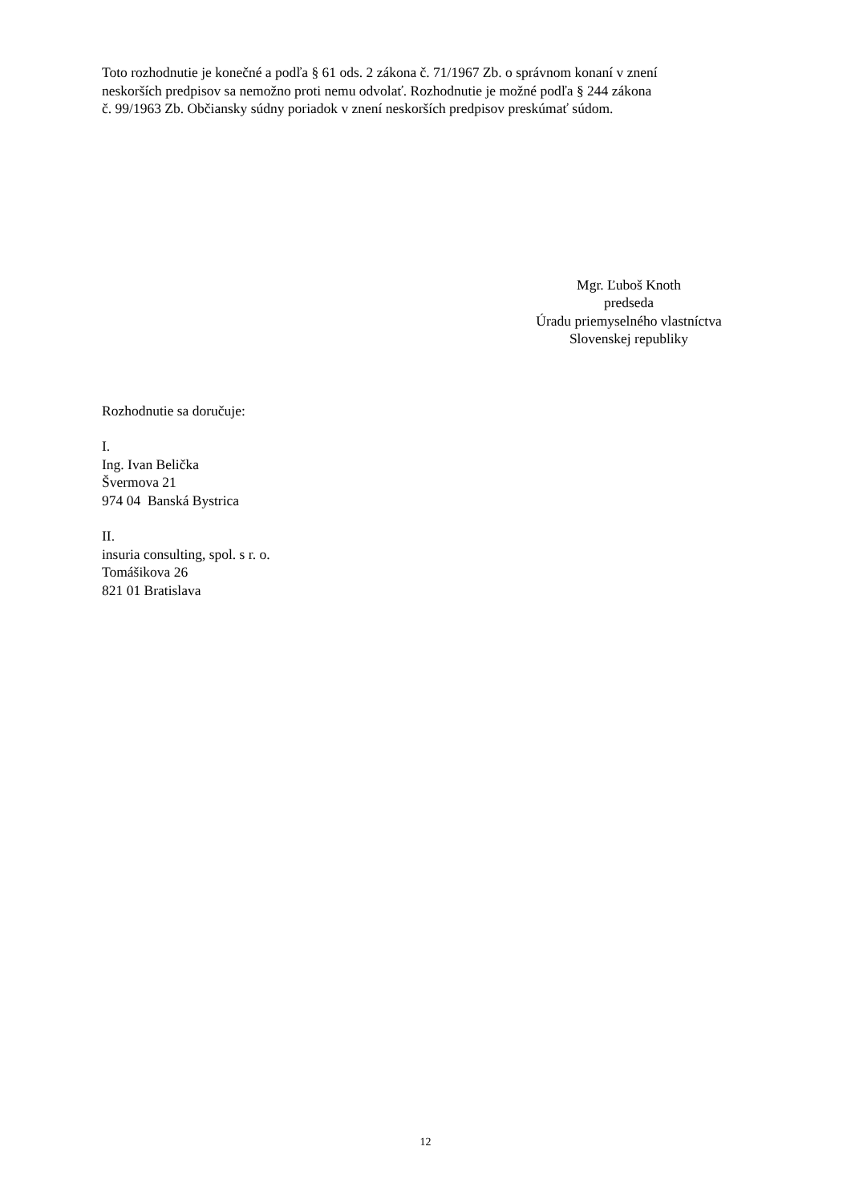Toto rozhodnutie je konečné a podľa § 61 ods. 2 zákona č. 71/1967 Zb. o správnom konaní v znení
neskorších predpisov sa nemožno proti nemu odvolať. Rozhodnutie je možné podľa § 244 zákona
č. 99/1963 Zb. Občiansky súdny poriadok v znení neskorších predpisov preskúmať súdom.
Mgr. Ľuboš Knoth
predseda
Úradu priemyselného vlastníctva
Slovenskej republiky
Rozhodnutie sa doručuje:
I.
Ing. Ivan Belička
Švermova 21
974 04 Banská Bystrica
II.
insuria consulting, spol. s r. o.
Tomášikova 26
821 01 Bratislava
12